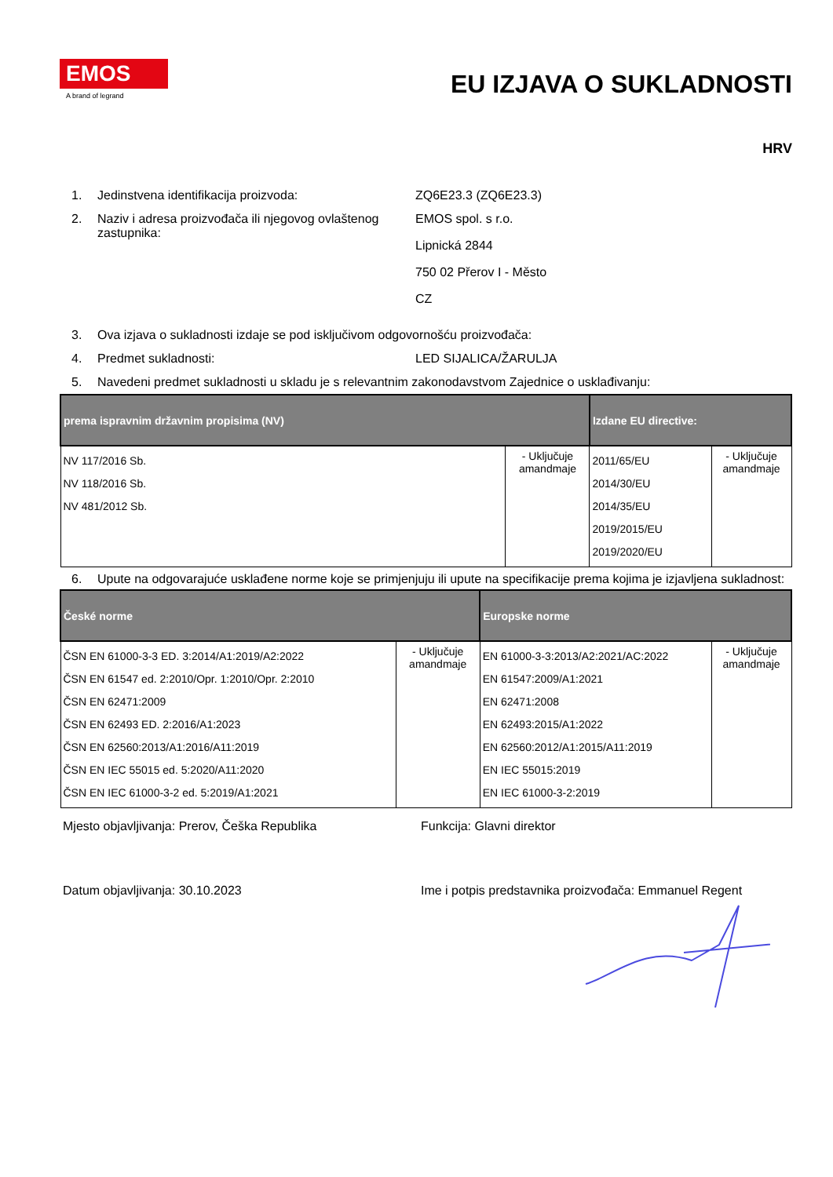EMOS
A brand of legrand
EU IZJAVA O SUKLADNOSTI
HRV
1. Jedinstvena identifikacija proizvoda: ZQ6E23.3 (ZQ6E23.3)
2. Naziv i adresa proizvođača ili njegovog ovlaštenog zastupnika:
EMOS spol. s r.o.
Lipnická 2844
750 02 Přerov I - Město
CZ
3. Ova izjava o sukladnosti izdaje se pod isključivom odgovornošću proizvođača:
4. Predmet sukladnosti: LED SIJALICA/ŽARULJA
5. Navedeni predmet sukladnosti u skladu je s relevantnim zakonodavstvom Zajednice o usklađivanju:
| prema ispravnim državnim propisima (NV) | | Izdane EU directive: | |
| --- | --- | --- | --- |
| NV 117/2016 Sb. NV 118/2016 Sb. NV 481/2012 Sb. | - Uključuje amandmaje | 2011/65/EU 2014/30/EU 2014/35/EU 2019/2015/EU 2019/2020/EU | - Uključuje amandmaje |
6. Upute na odgovarajuće usklađene norme koje se primjenjuju ili upute na specifikacije prema kojima je izjavljena sukladnost:
| České norme | | Europske norme | |
| --- | --- | --- | --- |
| ČSN EN 61000-3-3 ED. 3:2014/A1:2019/A2:2022 ČSN EN 61547 ed. 2:2010/Opr. 1:2010/Opr. 2:2010 ČSN EN 62471:2009 ČSN EN 62493 ED. 2:2016/A1:2023 ČSN EN 62560:2013/A1:2016/A11:2019 ČSN EN IEC 55015 ed. 5:2020/A11:2020 ČSN EN IEC 61000-3-2 ed. 5:2019/A1:2021 | - Uključuje amandmaje | EN 61000-3-3:2013/A2:2021/AC:2022 EN 61547:2009/A1:2021 EN 62471:2008 EN 62493:2015/A1:2022 EN 62560:2012/A1:2015/A11:2019 EN IEC 55015:2019 EN IEC 61000-3-2:2019 | - Uključuje amandmaje |
Mjesto objavljivanja: Prerov, Češka Republika Funkcija: Glavni direktor
Datum objavljivanja: 30.10.2023 Ime i potpis predstavnika proizvođača: Emmanuel Regent